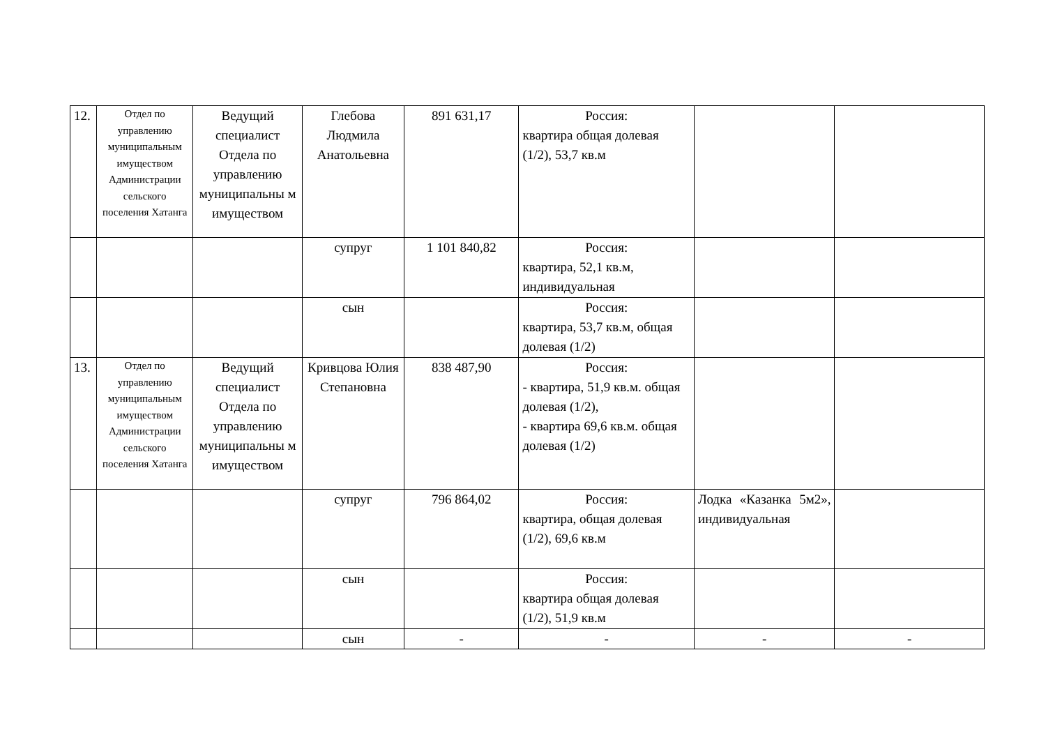| 12. | Отдел по управлению муниципальным имуществом Администрации сельского поселения Хатанга | Ведущий специалист Отдела по управлению муниципальны м имуществом | Глебова Людмила Анатольевна | 891 631,17 | Россия: квартира общая долевая (1/2), 53,7 кв.м | | |
| | | | супруг | 1 101 840,82 | Россия: квартира, 52,1 кв.м, индивидуальная | | |
| | | | сын | | Россия: квартира, 53,7 кв.м, общая долевая (1/2) | | |
| 13. | Отдел по управлению муниципальным имуществом Администрации сельского поселения Хатанга | Ведущий специалист Отдела по управлению муниципальны м имуществом | Кривцова Юлия Степановна | 838 487,90 | Россия: - квартира, 51,9 кв.м. общая долевая (1/2), - квартира 69,6 кв.м. общая долевая (1/2) | | |
| | | | супруг | 796 864,02 | Россия: квартира, общая долевая (1/2), 69,6 кв.м | Лодка «Казанка 5м2», индивидуальная | |
| | | | сын | | Россия: квартира общая долевая (1/2), 51,9 кв.м | | |
| | | | сын | - | - | - | - |